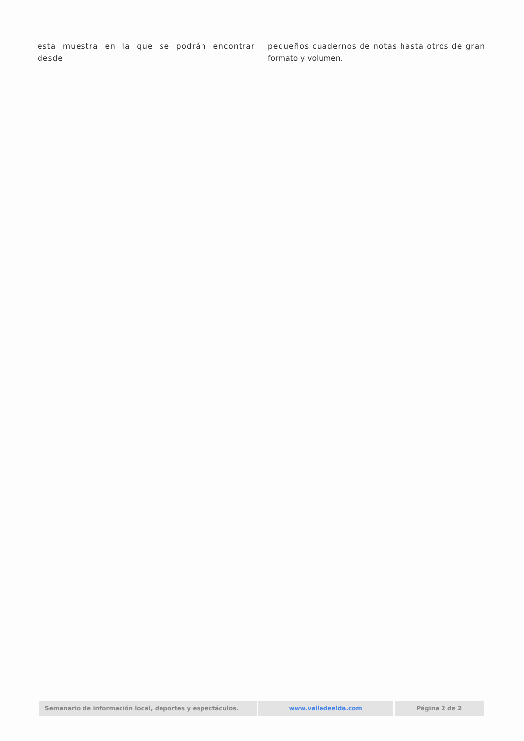esta muestra en la que se podrán encontrar desde
pequeños cuadernos de notas hasta otros de gran formato y volumen.
Semanario de información local, deportes y espectáculos. www.valledeelda.com Página 2 de 2